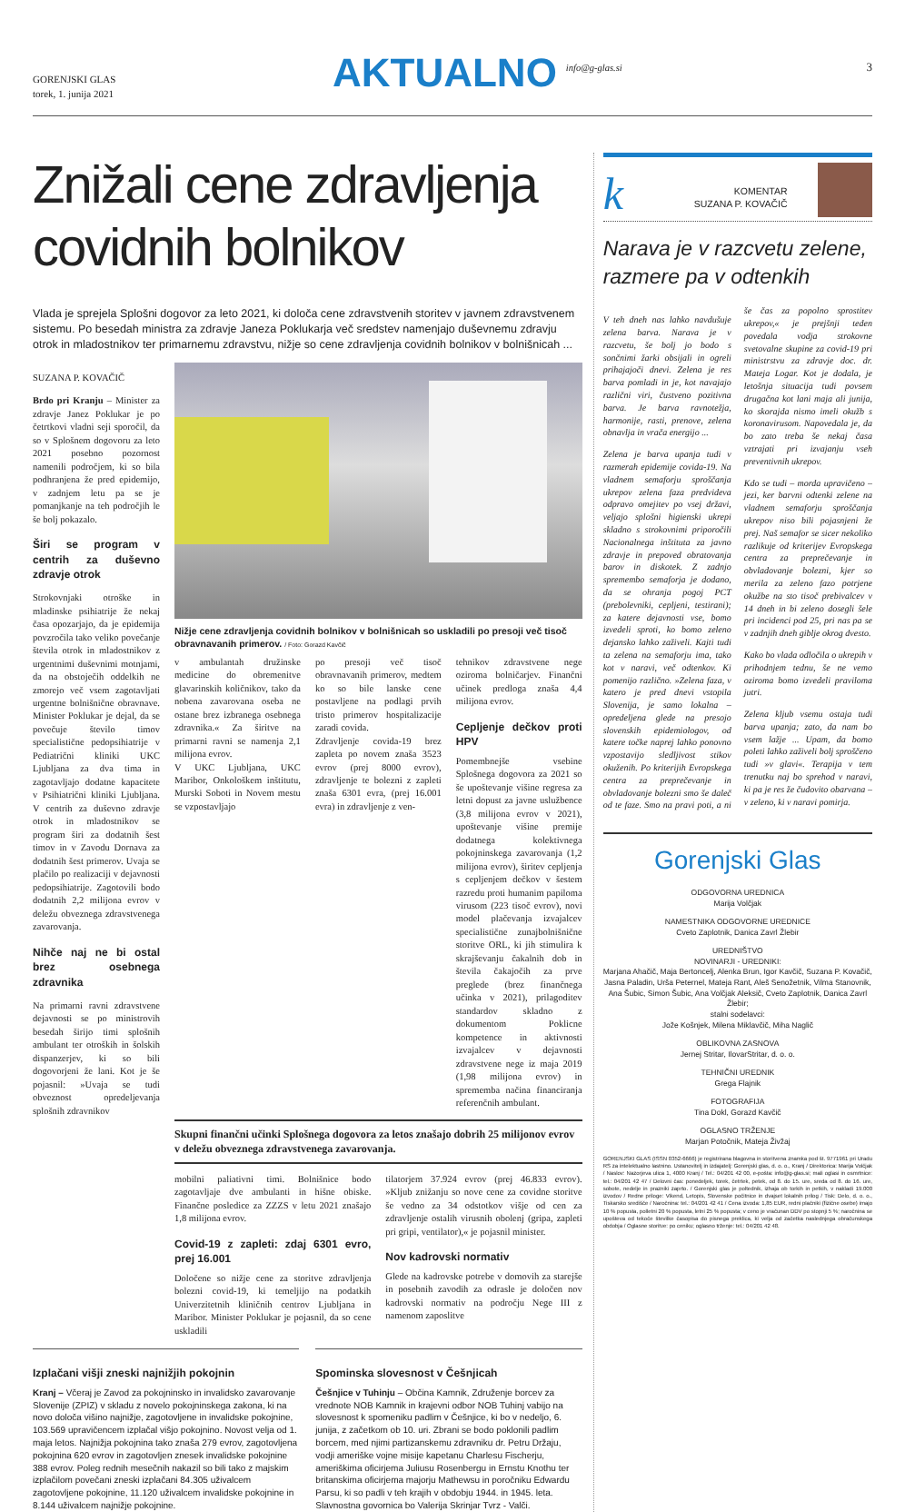GORENJSKI GLAS
torek, 1. junija 2021
AKTUALNO
info@g-glas.si
3
Znižali cene zdravljenja covidnih bolnikov
Vlada je sprejela Splošni dogovor za leto 2021, ki določa cene zdravstvenih storitev v javnem zdravstvenem sistemu. Po besedah ministra za zdravje Janeza Poklukarja več sredstev namenjajo duševnemu zdravju otrok in mladostnikov ter primarnemu zdravstvu, nižje so cene zdravljenja covidnih bolnikov v bolnišnicah ...
SUZANA P. KOVAČIČ
Brdo pri Kranju – Minister za zdravje Janez Poklukar je po četrtkovi vladni seji sporočil, da so v Splošnem dogovoru za leto 2021 posebno pozornost namenili področjem, ki so bila podhranjena že pred epidemijo, v zadnjem letu pa se je pomanjkanje na teh področjih le še bolj pokazalo.
Širi se program v centrih za duševno zdravje otrok
Strokovnjaki otroške in mladinske psihiatrije že nekaj časa opozarjajo, da je epidemija povzročila tako veliko povečanje števila otrok in mladostnikov z urgentnimi duševnimi motnjami, da na obstoječih oddelkih ne zmorejo več vsem zagotavljati urgentne bolnišnične obravnave. Minister Poklukar je dejal, da se povečuje število timov specialistične pedopsihiatrije v Pediatrični kliniki UKC Ljubljana za dva tima in zagotavljajo dodatne kapacitete v Psihiatrični kliniki Ljubljana. V centrih za duševno zdravje otrok in mladostnikov se program širi za dodatnih šest timov in v Zavodu Dornava za dodatnih šest primerov. Uvaja se plačilo po realizaciji v dejavnosti pedopsihiatrije. Zagotovili bodo dodatnih 2,2 milijona evrov v deležu obveznega zdravstvenega zavarovanja.
Nihče naj ne bi ostal brez osebnega zdravnika
Na primarni ravni zdravstvene dejavnosti se po ministrovih besedah širijo timi splošnih ambulant ter otroških in šolskih dispanzerjev, ki so bili dogovorjeni že lani. Kot je še pojasnil: »Uvaja se tudi obveznost opredeljevanja splošnih zdravnikov
Nižje cene zdravljenja covidnih bolnikov v bolnišnicah so uskladili po presoji več tisoč obravnavanih primerov. / Foto: Gorazd Kavčič
v ambulantah družinske medicine do obremenitve glavarinskih količnikov, tako da nobena zavarovana oseba ne ostane brez izbranega osebnega zdravnika.« Za širitve na primarni ravni se namenja 2,1 milijona evrov.
V UKC Ljubljana, UKC Maribor, Onkološkem inštitutu, Murski Soboti in Novem mestu se vzpostavljajo
po presoji več tisoč obravnavanih primerov, medtem ko so bile lanske cene postavljene na podlagi prvih tristo primerov hospitalizacije zaradi covida.
Zdravljenje covida-19 brez zapleta po novem znaša 3523 evrov (prej 8000 evrov), zdravljenje te bolezni z zapleti znaša 6301 evra, (prej 16.001 evra) in zdravljenje z ven-
tehnikov zdravstvene nege oziroma bolničarjev. Finančni učinek predloga znaša 4,4 milijona evrov.
Cepljenje dečkov proti HPV
Pomembnejše vsebine Splošnega dogovora za 2021 so še upoštevanje višine regresa za letni dopust za javne uslužbence (3,8 milijona evrov v 2021), upoštevanje višine premije dodatnega kolektivnega pokojninskega zavarovanja (1,2 milijona evrov), širitev cepljenja s cepljenjem dečkov v šestem razredu proti humanim papiloma virusom (223 tisoč evrov), novi model plačevanja izvajalcev specialistične zunajbolnišnične storitve ORL, ki jih stimulira k skrajševanju čakalnih dob in števila čakajočih za prve preglede (brez finančnega učinka v 2021), prilagoditev standardov skladno z dokumentom Poklicne kompetence in aktivnosti izvajalcev v dejavnosti zdravstvene nege iz maja 2019 (1,98 milijona evrov) in sprememba načina financiranja referenčnih ambulant.
Skupni finančni učinki Splošnega dogovora za letos znašajo dobrih 25 milijonov evrov v deležu obveznega zdravstvenega zavarovanja.
mobilni paliativni timi. Bolnišnice bodo zagotavljaje dve ambulanti in hišne obiske. Finančne posledice za ZZZS v letu 2021 znašajo 1,8 milijona evrov.
Covid-19 z zapleti: zdaj 6301 evro, prej 16.001
Določene so nižje cene za storitve zdravljenja bolezni covid-19, ki temeljijo na podatkih Univerzitetnih kliničnih centrov Ljubljana in Maribor. Minister Poklukar je pojasnil, da so cene uskladili
tilatorjem 37.924 evrov (prej 46.833 evrov). »Kljub znižanju so nove cene za covidne storitve še vedno za 34 odstotkov višje od cen za zdravljenje ostalih virusnih obolenj (gripa, zapleti pri gripi, ventilator),« je pojasnil minister.
Nov kadrovski normativ
Glede na kadrovske potrebe v domovih za starejše in posebnih zavodih za odrasle je določen nov kadrovski normativ na področju Nege III z namenom zaposlitve
Izplačani višji zneski najnižjih pokojnin
Kranj – Včeraj je Zavod za pokojninsko in invalidsko zavarovanje Slovenije (ZPIZ) v skladu z novelo pokojninskega zakona, ki na novo določa višino najnižje, zagotovljene in invalidske pokojnine, 103.569 upravičencem izplačal višjo pokojnino. Novost velja od 1. maja letos. Najnižja pokojnina tako znaša 279 evrov, zagotovljena pokojnina 620 evrov in zagotovljen znesek invalidske pokojnine 388 evrov. Poleg rednih mesečnih nakazil so bili tako z majskim izplačilom povečani zneski izplačani 84.305 uživalcem zagotovljene pokojnine, 11.120 uživalcem invalidske pokojnine in 8.144 uživalcem najnižje pokojnine.
Spominska slovesnost v Češnjicah
Češnjice v Tuhinju – Občina Kamnik, Združenje borcev za vrednote NOB Kamnik in krajevni odbor NOB Tuhinj vabijo na slovesnost k spomeniku padlim v Češnjice, ki bo v nedeljo, 6. junija, z začetkom ob 10. uri. Zbrani se bodo poklonili padlim borcem, med njimi partizanskemu zdravniku dr. Petru Držaju, vodji ameriške vojne misije kapetanu Charlesu Fischerju, ameriškima oficirjema Juliusu Rosenbergu in Ernstu Knothu ter britanskima oficirjema majorju Mathewsu in poročniku Edwardu Parsu, ki so padli v teh krajih v obdobju 1944. in 1945. leta. Slavnostna govornica bo Valerija Skrinjar Tvrz - Valči.
k
KOMENTAR
SUZANA P. KOVAČIČ
Narava je v razcvetu zelene, razmere pa v odtenkih
V teh dneh nas lahko navdušuje zelena barva. Narava je v razcvetu, še bolj jo bodo s sončnimi žarki obsijali in ogreli prihajajoči dnevi. Zelena je res barva pomladi in je, kot navajajo različni viri, čustveno pozitivna barva. Je barva ravnotežja, harmonije, rasti, prenove, zelena obnavlja in vrača energijo ...
Zelena je barva upanja tudi v razmerah epidemije covida-19. Na vladnem semaforju sproščanja ukrepov zelena faza predvideva odpravo omejitev po vsej državi, veljajo splošni higienski ukrepi skladno s strokovnimi priporočili Nacionalnega inštituta za javno zdravje in prepoved obratovanja barov in diskotek. Z zadnjo spremembo semaforja je dodano, da se ohranja pogoj PCT (prebolevniki, cepljeni, testirani); za katere dejavnosti vse, bomo izvedeli sproti, ko bomo zeleno dejansko lahko zaživeli. Kajti tudi ta zelena na semaforju ima, tako kot v naravi, več odtenkov. Ki pomenijo različno. »Zelena faza, v katero je pred dnevi vstopila Slovenija, je samo lokalna – opredeljena glede na presojo slovenskih epidemiologov, od katere točke naprej lahko ponovno vzpostavijo sledljivost stikov okuženih. Po kriterijih Evropskega centra za preprečevanje in obvladovanje bolezni smo še daleč od te faze. Smo na pravi poti, a ni še čas za popolno sprostitev ukrepov,« je prejšnji teden povedala vodja strokovne svetovalne skupine za covid-19 pri ministrstvu za zdravje doc. dr. Mateja Logar. Kot je dodala, je letošnja situacija tudi povsem drugačna kot lani maja ali junija, ko skorajda nismo imeli okužb s koronavirusom. Napovedala je, da bo zato treba še nekaj časa vztrajati pri izvajanju vseh preventivnih ukrepov.
Kdo se tudi – morda upravičeno – jezi, ker barvni odtenki zelene na vladnem semaforju sproščanja ukrepov niso bili pojasnjeni že prej. Naš semafor se sicer nekoliko razlikuje od kriterijev Evropskega centra za preprečevanje in obvladovanje bolezni, kjer so merila za zeleno fazo potrjene okužbe na sto tisoč prebivalcev v 14 dneh in bi zeleno dosegli šele pri incidenci pod 25, pri nas pa se v zadnjih dneh giblje okrog dvesto.
Kako bo vlada odločila o ukrepih v prihodnjem tednu, še ne vemo oziroma bomo izvedeli praviloma jutri.
Zelena kljub vsemu ostaja tudi barva upanja; zato, da nam bo vsem lažje ... Upam, da bomo poleti lahko zaživeli bolj sproščeno tudi »v glavi«. Terapija v tem trenutku naj bo sprehod v naravi, ki pa je res že čudovito obarvana – v zeleno, ki v naravi pomirja.
Gorenjski Glas
ODGOVORNA UREDNICA
Marija Volčjak
NAMESTNIKA ODGOVORNE UREDNICE
Cveto Zaplotnik, Danica Zavrl Žlebir
UREDNIŠTVO
NOVINARJI - UREDNIKI:
Marjana Ahačič, Maja Bertoncelj, Alenka Brun, Igor Kavčič, Suzana P. Kovačič, Jasna Paladin, Urša Peternel, Mateja Rant, Aleš Senožetnik, Vilma Stanovnik, Ana Šubic, Simon Šubic, Ana Volčjak Aleksič, Cveto Zaplotnik, Danica Zavrl Žlebir;
stalni sodelavci:
Jože Košnjek, Milena Miklavčič, Miha Naglič
OBLIKOVNA ZASNOVA
Jernej Stritar, IlovarStritar, d. o. o.
TEHNIČNI UREDNIK
Grega Flajnik
FOTOGRAFIJA
Tina Dokl, Gorazd Kavčič
OGLASNO TRŽENJE
Marjan Potočnik, Mateja Živžaj
GORENJSKI GLAS (ISSN 0352-6666) je registrirana blagovna in storitvena znamka pod št. 9771961 pri Uradu RS za intelektualno lastnino. Ustanovitelj in izdajatelj: Gorenjski glas, d. o. o., Kranj / Direktorica: Marija Volčjak / Naslov: Nazorjeva ulica 1, 4000 Kranj / Tel.: 04/201 42 00, e-pošta: info@g-glas.si; mali oglasi in osmrtnice: tel.: 04/201 42 47 / Delovni čas: ponedeljek, torek, četrtek, petek, od 8. do 15. ure, sreda od 8. do 16. ure, sobote, nedelje in prazniki zaprto. / Gorenjski glas je poltednik, izhaja ob torkih in petkih, v nakladi 19.000 izvodov / Redne priloge: Vikend, Letopis, Slovenske počitnice in dvajset lokalnih prilog / Tisk: Delo, d. o. o., Tiskarsko središče / Naročnina: tel.: 04/201 42 41 / Cena izvoda: 1,85 EUR, redni plačniki (fizične osebe) imajo 10 % popusta, polletni 20 % popusta, letni 25 % popusta; v ceno je vračunan DDV po stopnji 5 %; naročnina se upošteva od tekoče številke časopisa do pisnega preklica, ki velja od začetka naslednjega obračunskega obdobja / Oglasne storitve: po ceniku; oglasno trženje: tel.: 04/201 42 48.